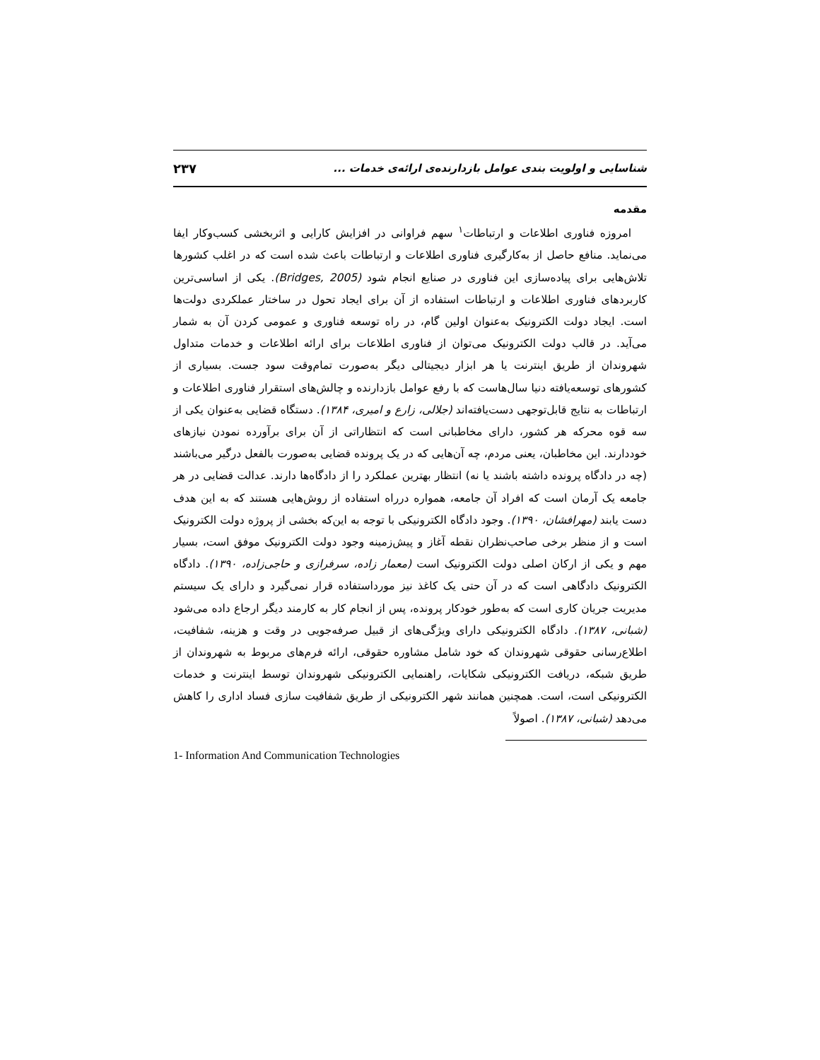شناسایی و اولویت بندی عوامل بازدارنده‌ی ارائه‌ی خدمات ... ۲۳۷
مقدمه
امروزه فناوری اطلاعات و ارتباطات<sup>۱</sup> سهم فراوانی در افزایش کارایی و اثربخشی کسب‌وکار ایفا می‌نماید. منافع حاصل از به‌کارگیری فناوری اطلاعات و ارتباطات باعث شده است که در اغلب کشورها تلاش‌هایی برای پیاده‌سازی این فناوری در صنایع انجام شود (Bridges, 2005). یکی از اساسی‌ترین کاربردهای فناوری اطلاعات و ارتباطات استفاده از آن برای ایجاد تحول در ساختار عملکردی دولت‌ها است. ایجاد دولت الکترونیک به‌عنوان اولین گام، در راه توسعه فناوری و عمومی کردن آن به شمار می‌آید. در قالب دولت الکترونیک می‌توان از فناوری اطلاعات برای ارائه اطلاعات و خدمات متداول شهروندان از طریق اینترنت یا هر ابزار دیجیتالی دیگر به‌صورت تمام‌وقت سود جست. بسیاری از کشورهای توسعه‌یافته دنیا سال‌هاست که با رفع عوامل بازدارنده و چالش‌های استقرار فناوری اطلاعات و ارتباطات به نتایج قابل‌توجهی دست‌یافته‌اند (جلالی، زارع و امیری، ۱۳۸۴). دستگاه قضایی به‌عنوان یکی از سه قوه محرکه هر کشور، دارای مخاطبانی است که انتظاراتی از آن برای برآورده نمودن نیازهای خوددارند. این مخاطبان، یعنی مردم، چه آن‌هایی که در یک پرونده قضایی به‌صورت بالفعل درگیر می‌باشند (چه در دادگاه پرونده داشته باشند یا نه) انتظار بهترین عملکرد را از دادگاه‌ها دارند. عدالت قضایی در هر جامعه یک آرمان است که افراد آن جامعه، همواره درراه استفاده از روش‌هایی هستند که به این هدف دست یابند (مهرافشان، ۱۳۹۰). وجود دادگاه الکترونیکی با توجه به این‌که بخشی از پروژه دولت الکترونیک است و از منظر برخی صاحب‌نظران نقطه آغاز و پیش‌زمینه وجود دولت الکترونیک موفق است، بسیار مهم و یکی از ارکان اصلی دولت الکترونیک است (معمار زاده، سرفرازی و حاجی‌زاده، ۱۳۹۰). دادگاه الکترونیک دادگاهی است که در آن حتی یک کاغذ نیز مورداستفاده قرار نمی‌گیرد و دارای یک سیستم مدیریت جریان کاری است که به‌طور خودکار پرونده، پس از انجام کار به کارمند دیگر ارجاع داده می‌شود (شبانی، ۱۳۸۷). دادگاه الکترونیکی دارای ویژگی‌های از قبیل صرفه‌جویی در وقت و هزینه، شفافیت، اطلاع‌رسانی حقوقی شهروندان که خود شامل مشاوره حقوقی، ارائه فرم‌های مربوط به شهروندان از طریق شبکه، دریافت الکترونیکی شکایات، راهنمایی الکترونیکی شهروندان توسط اینترنت و خدمات الکترونیکی است، است. همچنین همانند شهر الکترونیکی از طریق شفافیت سازی فساد اداری را کاهش می‌دهد (شبانی، ۱۳۸۷). اصولاً
1- Information And Communication Technologies